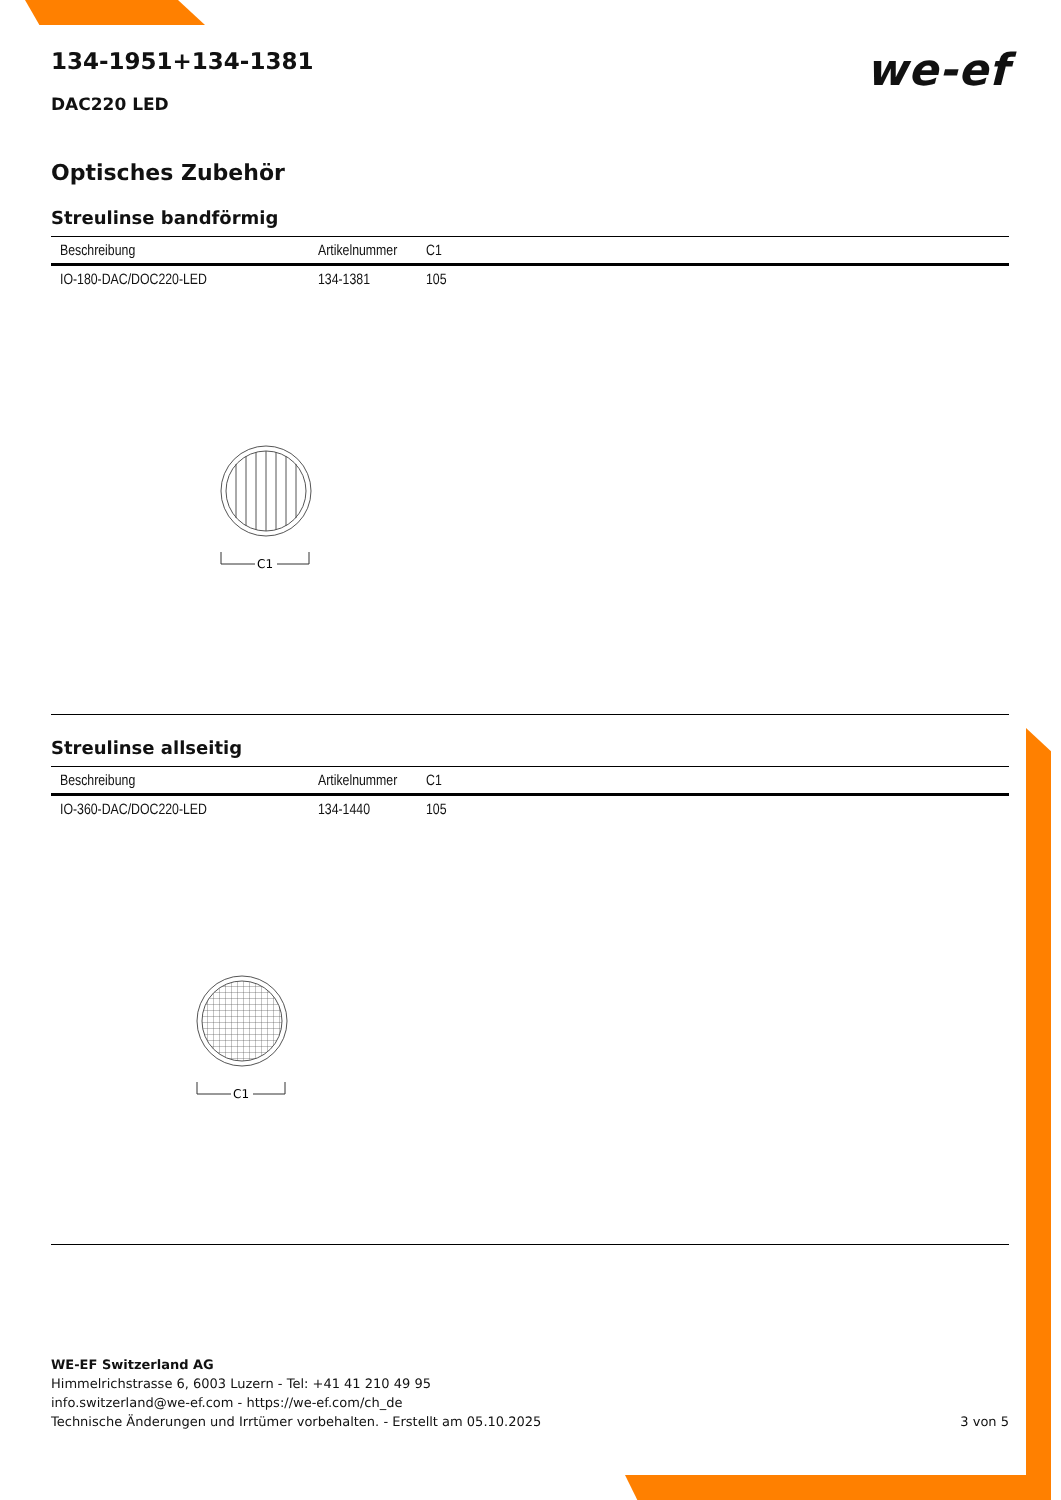134-1951+134-1381
we-ef
DAC220 LED
Optisches Zubehör
Streulinse bandförmig
| Beschreibung | Artikelnummer | C1 |
| --- | --- | --- |
| IO-180-DAC/DOC220-LED | 134-1381 | 105 |
C1
Streulinse allseitig
| Beschreibung | Artikelnummer | C1 |
| --- | --- | --- |
| IO-360-DAC/DOC220-LED | 134-1440 | 105 |
C1
WE-EF Switzerland AG
Himmelrichstrasse 6, 6003 Luzern - Tel: +41 41 210 49 95
info.switzerland@we-ef.com - https://we-ef.com/ch_de
Technische Änderungen und Irrtümer vorbehalten. - Erstellt am 05.10.2025 3 von 5